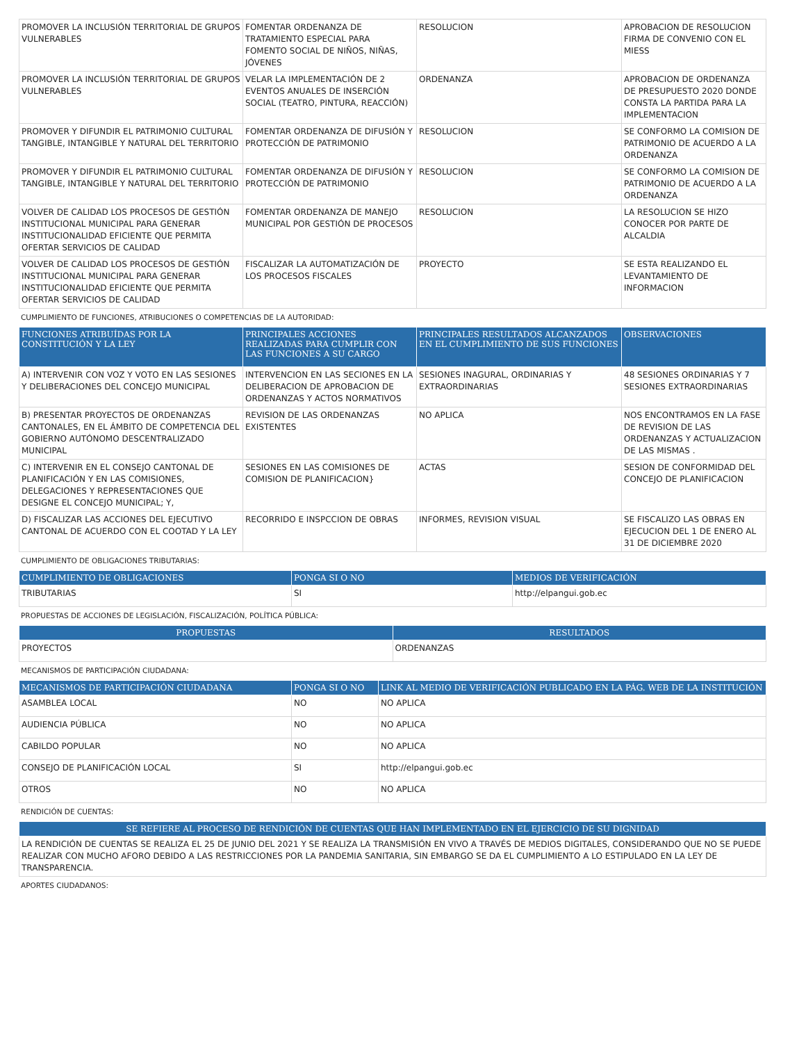| PROMOVER LA INCLUSIÓN TERRITORIAL DE GRUPOS VULNERABLES | FOMENTAR ORDENANZA DE TRATAMIENTO ESPECIAL PARA FOMENTO SOCIAL DE NIÑOS, NIÑAS, JÓVENES | RESOLUCION | APROBACION DE RESOLUCION FIRMA DE CONVENIO CON EL MIESS |
| PROMOVER LA INCLUSIÓN TERRITORIAL DE GRUPOS VULNERABLES | VELAR LA IMPLEMENTACIÓN DE 2 EVENTOS ANUALES DE INSERCIÓN SOCIAL (TEATRO, PINTURA, REACCIÓN) | ORDENANZA | APROBACION DE ORDENANZA DE PRESUPUESTO 2020 DONDE CONSTA LA PARTIDA PARA LA IMPLEMENTACION |
| PROMOVER Y DIFUNDIR EL PATRIMONIO CULTURAL TANGIBLE, INTANGIBLE Y NATURAL DEL TERRITORIO | FOMENTAR ORDENANZA DE DIFUSIÓN Y PROTECCIÓN DE PATRIMONIO | RESOLUCION | SE CONFORMO LA COMISION DE PATRIMONIO DE ACUERDO A LA ORDENANZA |
| PROMOVER Y DIFUNDIR EL PATRIMONIO CULTURAL TANGIBLE, INTANGIBLE Y NATURAL DEL TERRITORIO | FOMENTAR ORDENANZA DE DIFUSIÓN Y PROTECCIÓN DE PATRIMONIO | RESOLUCION | SE CONFORMO LA COMISION DE PATRIMONIO DE ACUERDO A LA ORDENANZA |
| VOLVER DE CALIDAD LOS PROCESOS DE GESTIÓN INSTITUCIONAL MUNICIPAL PARA GENERAR INSTITUCIONALIDAD EFICIENTE QUE PERMITA OFERTAR SERVICIOS DE CALIDAD | FOMENTAR ORDENANZA DE MANEJO MUNICIPAL POR GESTIÓN DE PROCESOS | RESOLUCION | LA RESOLUCION SE HIZO CONOCER POR PARTE DE ALCALDIA |
| VOLVER DE CALIDAD LOS PROCESOS DE GESTIÓN INSTITUCIONAL MUNICIPAL PARA GENERAR INSTITUCIONALIDAD EFICIENTE QUE PERMITA OFERTAR SERVICIOS DE CALIDAD | FISCALIZAR LA AUTOMATIZACIÓN DE LOS PROCESOS FISCALES | PROYECTO | SE ESTA REALIZANDO EL LEVANTAMIENTO DE INFORMACION |
CUMPLIMIENTO DE FUNCIONES, ATRIBUCIONES O COMPETENCIAS DE LA AUTORIDAD:
| FUNCIONES ATRIBUÍDAS POR LA CONSTITUCIÓN Y LA LEY | PRINCIPALES ACCIONES REALIZADAS PARA CUMPLIR CON LAS FUNCIONES A SU CARGO | PRINCIPALES RESULTADOS ALCANZADOS EN EL CUMPLIMIENTO DE SUS FUNCIONES | OBSERVACIONES |
| --- | --- | --- | --- |
| A) INTERVENIR CON VOZ Y VOTO EN LAS SESIONES Y DELIBERACIONES DEL CONCEJO MUNICIPAL | INTERVENCION EN LAS SECIONES EN LA DELIBERACION DE APROBACION DE ORDENANZAS Y ACTOS NORMATIVOS | SESIONES INAGURAL, ORDINARIAS Y EXTRAORDINARIAS | 48 SESIONES ORDINARIAS Y 7 SESIONES EXTRAORDINARIAS |
| B) PRESENTAR PROYECTOS DE ORDENANZAS CANTONALES, EN EL ÁMBITO DE COMPETENCIA DEL GOBIERNO AUTÓNOMO DESCENTRALIZADO MUNICIPAL | REVISION DE LAS ORDENANZAS EXISTENTES | NO APLICA | NOS ENCONTRAMOS EN LA FASE DE REVISION DE LAS ORDENANZAS Y ACTUALIZACION DE LAS MISMAS . |
| C) INTERVENIR EN EL CONSEJO CANTONAL DE PLANIFICACIÓN Y EN LAS COMISIONES, DELEGACIONES Y REPRESENTACIONES QUE DESIGNE EL CONCEJO MUNICIPAL; Y, | SESIONES EN LAS COMISIONES DE COMISION DE PLANIFICACION} | ACTAS | SESION DE CONFORMIDAD DEL CONCEJO DE PLANIFICACION |
| D) FISCALIZAR LAS ACCIONES DEL EJECUTIVO CANTONAL DE ACUERDO CON EL COOTAD Y LA LEY | RECORRIDO E INSPCCION DE OBRAS | INFORMES, REVISION VISUAL | SE FISCALIZO LAS OBRAS EN EJECUCION DEL 1 DE ENERO AL 31 DE DICIEMBRE 2020 |
CUMPLIMIENTO DE OBLIGACIONES TRIBUTARIAS:
| CUMPLIMIENTO DE OBLIGACIONES | PONGA SI O NO | MEDIOS DE VERIFICACIÓN |
| --- | --- | --- |
| TRIBUTARIAS | SI | http://elpangui.gob.ec |
PROPUESTAS DE ACCIONES DE LEGISLACIÓN, FISCALIZACIÓN, POLÍTICA PÚBLICA:
| PROPUESTAS | RESULTADOS |
| --- | --- |
| PROYECTOS | ORDENANZAS |
MECANISMOS DE PARTICIPACIÓN CIUDADANA:
| MECANISMOS DE PARTICIPACIÓN CIUDADANA | PONGA SI O NO | LINK AL MEDIO DE VERIFICACIÓN PUBLICADO EN LA PÁG. WEB DE LA INSTITUCIÓN |
| --- | --- | --- |
| ASAMBLEA LOCAL | NO | NO APLICA |
| AUDIENCIA PÚBLICA | NO | NO APLICA |
| CABILDO POPULAR | NO | NO APLICA |
| CONSEJO DE PLANIFICACIÓN LOCAL | SI | http://elpangui.gob.ec |
| OTROS | NO | NO APLICA |
RENDICIÓN DE CUENTAS:
| SE REFIERE AL PROCESO DE RENDICIÓN DE CUENTAS QUE HAN IMPLEMENTADO EN EL EJERCICIO DE SU DIGNIDAD |
| --- |
| LA RENDICIÓN DE CUENTAS SE REALIZA EL 25 DE JUNIO DEL 2021 Y SE REALIZA LA TRANSMISIÓN EN VIVO A TRAVÉS DE MEDIOS DIGITALES, CONSIDERANDO QUE NO SE PUEDE REALIZAR CON MUCHO AFORO DEBIDO A LAS RESTRICCIONES POR LA PANDEMIA SANITARIA, SIN EMBARGO SE DA EL CUMPLIMIENTO A LO ESTIPULADO EN LA LEY DE TRANSPARENCIA. |
APORTES CIUDADANOS: